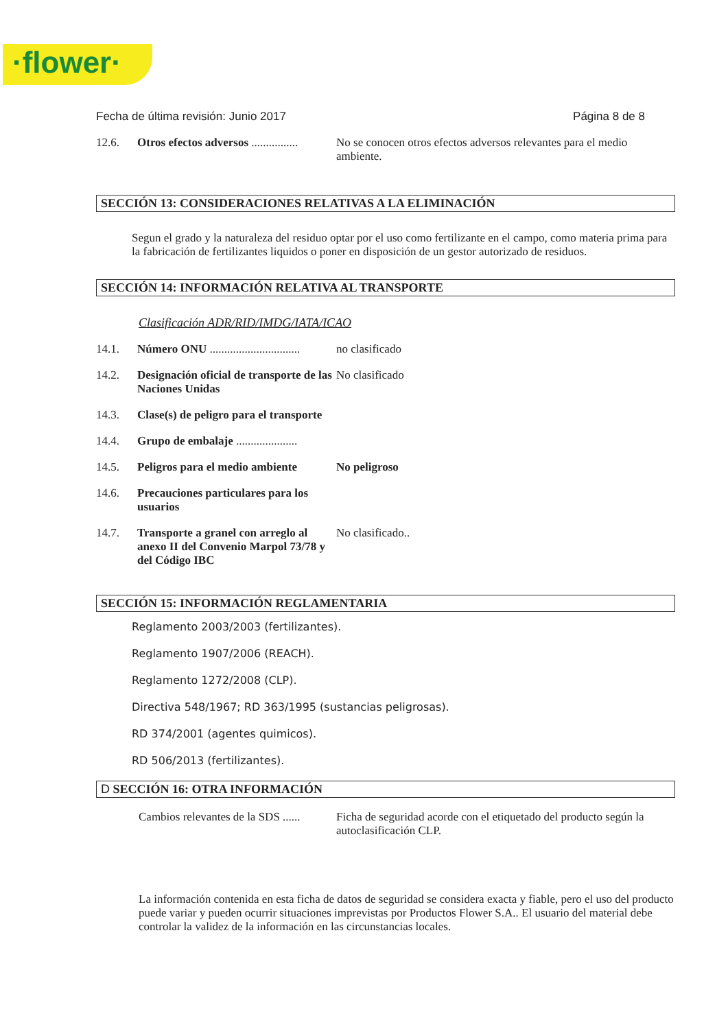·flower·
Fecha de última revisión: Junio 2017 Página 8 de 8
12.6. Otros efectos adversos ................ No se conocen otros efectos adversos relevantes para el medio ambiente.
SECCIÓN 13: CONSIDERACIONES RELATIVAS A LA ELIMINACIÓN
Segun el grado y la naturaleza del residuo optar por el uso como fertilizante en el campo, como materia prima para la fabricación de fertilizantes liquidos o poner en disposición de un gestor autorizado de residuos.
SECCIÓN 14: INFORMACIÓN RELATIVA AL TRANSPORTE
Clasificación ADR/RID/IMDG/IATA/ICAO
14.1. Número ONU ............................... no clasificado
14.2. Designación oficial de transporte de las Naciones Unidas No clasificado
14.3. Clase(s) de peligro para el transporte
14.4. Grupo de embalaje .....................
14.5. Peligros para el medio ambiente No peligroso
14.6. Precauciones particulares para los usuarios
14.7. Transporte a granel con arreglo al anexo II del Convenio Marpol 73/78 y del Código IBC No clasificado..
SECCIÓN 15: INFORMACIÓN REGLAMENTARIA
Reglamento 2003/2003 (fertilizantes).
Reglamento 1907/2006 (REACH).
Reglamento 1272/2008 (CLP).
Directiva 548/1967; RD 363/1995 (sustancias peligrosas).
RD 374/2001 (agentes quimicos).
RD 506/2013 (fertilizantes).
D SECCIÓN 16: OTRA INFORMACIÓN
Cambios relevantes de la SDS ...... Ficha de seguridad acorde con el etiquetado del producto según la autoclasificación CLP.
La información contenida en esta ficha de datos de seguridad se considera exacta y fiable, pero el uso del producto puede variar y pueden ocurrir situaciones imprevistas por Productos Flower S.A.. El usuario del material debe controlar la validez de la información en las circunstancias locales.